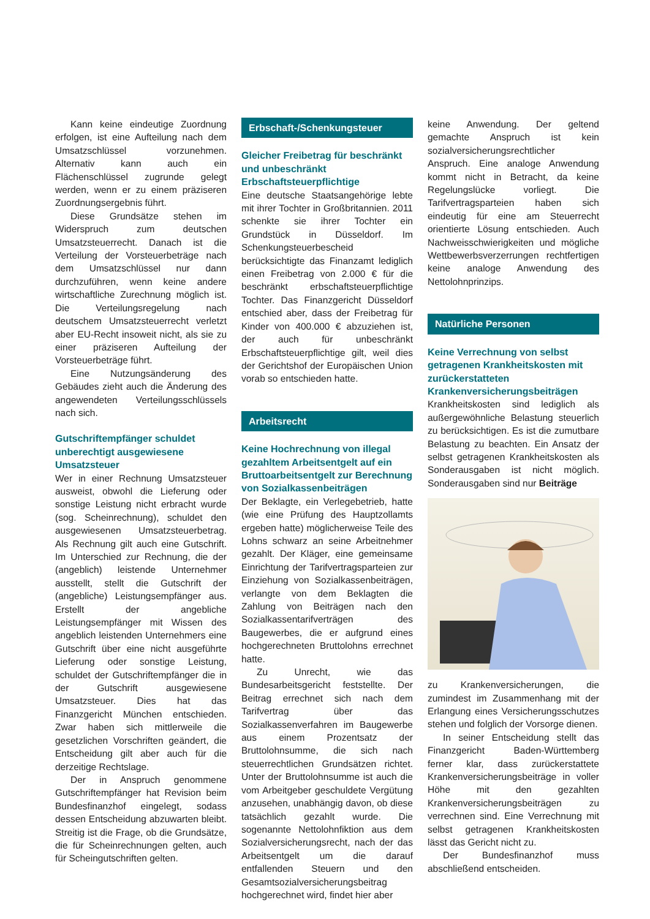Kann keine eindeutige Zuordnung erfolgen, ist eine Aufteilung nach dem Umsatzschlüssel vorzunehmen. Alternativ kann auch ein Flächenschlüssel zugrunde gelegt werden, wenn er zu einem präziseren Zuordnungsergebnis führt.
Diese Grundsätze stehen im Widerspruch zum deutschen Umsatzsteuerrecht. Danach ist die Verteilung der Vorsteuerbeträge nach dem Umsatzschlüssel nur dann durchzuführen, wenn keine andere wirtschaftliche Zurechnung möglich ist. Die Verteilungsregelung nach deutschem Umsatzsteuerrecht verletzt aber EU-Recht insoweit nicht, als sie zu einer präziseren Aufteilung der Vorsteuerbeträge führt.
Eine Nutzungsänderung des Gebäudes zieht auch die Änderung des angewendeten Verteilungsschlüssels nach sich.
Gutschriftempfänger schuldet unberechtigt ausgewiesene Umsatzsteuer
Wer in einer Rechnung Umsatzsteuer ausweist, obwohl die Lieferung oder sonstige Leistung nicht erbracht wurde (sog. Scheinrechnung), schuldet den ausgewiesenen Umsatzsteuerbetrag. Als Rechnung gilt auch eine Gutschrift. Im Unterschied zur Rechnung, die der (angeblich) leistende Unternehmer ausstellt, stellt die Gutschrift der (angebliche) Leistungsempfänger aus. Erstellt der angebliche Leistungsempfänger mit Wissen des angeblich leistenden Unternehmers eine Gutschrift über eine nicht ausgeführte Lieferung oder sonstige Leistung, schuldet der Gutschriftempfänger die in der Gutschrift ausgewiesene Umsatzsteuer. Dies hat das Finanzgericht München entschieden. Zwar haben sich mittlerweile die gesetzlichen Vorschriften geändert, die Entscheidung gilt aber auch für die derzeitige Rechtslage.
Der in Anspruch genommene Gutschriftempfänger hat Revision beim Bundesfinanzhof eingelegt, sodass dessen Entscheidung abzuwarten bleibt. Streitig ist die Frage, ob die Grundsätze, die für Scheinrechnungen gelten, auch für Scheingutschriften gelten.
Erbschaft-/Schenkungsteuer
Gleicher Freibetrag für beschränkt und unbeschränkt Erbschaftsteuerpflichtige
Eine deutsche Staatsangehörige lebte mit ihrer Tochter in Großbritannien. 2011 schenkte sie ihrer Tochter ein Grundstück in Düsseldorf. Im Schenkungsteuerbescheid berücksichtigte das Finanzamt lediglich einen Freibetrag von 2.000 € für die beschränkt erbschaftsteuerpflichtige Tochter. Das Finanzgericht Düsseldorf entschied aber, dass der Freibetrag für Kinder von 400.000 € abzuziehen ist, der auch für unbeschränkt Erbschaftsteuerpflichtige gilt, weil dies der Gerichtshof der Europäischen Union vorab so entschieden hatte.
Arbeitsrecht
Keine Hochrechnung von illegal gezahltem Arbeitsentgelt auf ein Bruttoarbeitsentgelt zur Berechnung von Sozialkassenbeiträgen
Der Beklagte, ein Verlegebetrieb, hatte (wie eine Prüfung des Hauptzollamts ergeben hatte) möglicherweise Teile des Lohns schwarz an seine Arbeitnehmer gezahlt. Der Kläger, eine gemeinsame Einrichtung der Tarifvertragsparteien zur Einziehung von Sozialkassenbeiträgen, verlangte von dem Beklagten die Zahlung von Beiträgen nach den Sozialkassentarifverträgen des Baugewerbes, die er aufgrund eines hochgerechneten Bruttolohns errechnet hatte.
Zu Unrecht, wie das Bundesarbeitsgericht feststellte. Der Beitrag errechnet sich nach dem Tarifvertrag über das Sozialkassenverfahren im Baugewerbe aus einem Prozentsatz der Bruttolohnsumme, die sich nach steuerrechtlichen Grundsätzen richtet. Unter der Bruttolohnsumme ist auch die vom Arbeitgeber geschuldete Vergütung anzusehen, unabhängig davon, ob diese tatsächlich gezahlt wurde. Die sogenannte Nettolohnfiktion aus dem Sozialversicherungsrecht, nach der das Arbeitsentgelt um die darauf entfallenden Steuern und den Gesamtsozialversicherungsbeitrag hochgerechnet wird, findet hier aber
keine Anwendung. Der geltend gemachte Anspruch ist kein sozialversicherungsrechtlicher Anspruch. Eine analoge Anwendung kommt nicht in Betracht, da keine Regelungslücke vorliegt. Die Tarifvertragsparteien haben sich eindeutig für eine am Steuerrecht orientierte Lösung entschieden. Auch Nachweisschwierigkeiten und mögliche Wettbewerbsverzerrungen rechtfertigen keine analoge Anwendung des Nettolohnprinzips.
Natürliche Personen
Keine Verrechnung von selbst getragenen Krankheitskosten mit zurückerstatteten Krankenversicherungsbeiträgen
Krankheitskosten sind lediglich als außergewöhnliche Belastung steuerlich zu berücksichtigen. Es ist die zumutbare Belastung zu beachten. Ein Ansatz der selbst getragenen Krankheitskosten als Sonderausgaben ist nicht möglich. Sonderausgaben sind nur Beiträge
zu Krankenversicherungen, die zumindest im Zusammenhang mit der Erlangung eines Versicherungsschutzes stehen und folglich der Vorsorge dienen.
In seiner Entscheidung stellt das Finanzgericht Baden-Württemberg ferner klar, dass zurückerstattete Krankenversicherungsbeiträge in voller Höhe mit den gezahlten Krankenversicherungsbeiträgen zu verrechnen sind. Eine Verrechnung mit selbst getragenen Krankheitskosten lässt das Gericht nicht zu.
Der Bundesfinanzhof muss abschließend entscheiden.